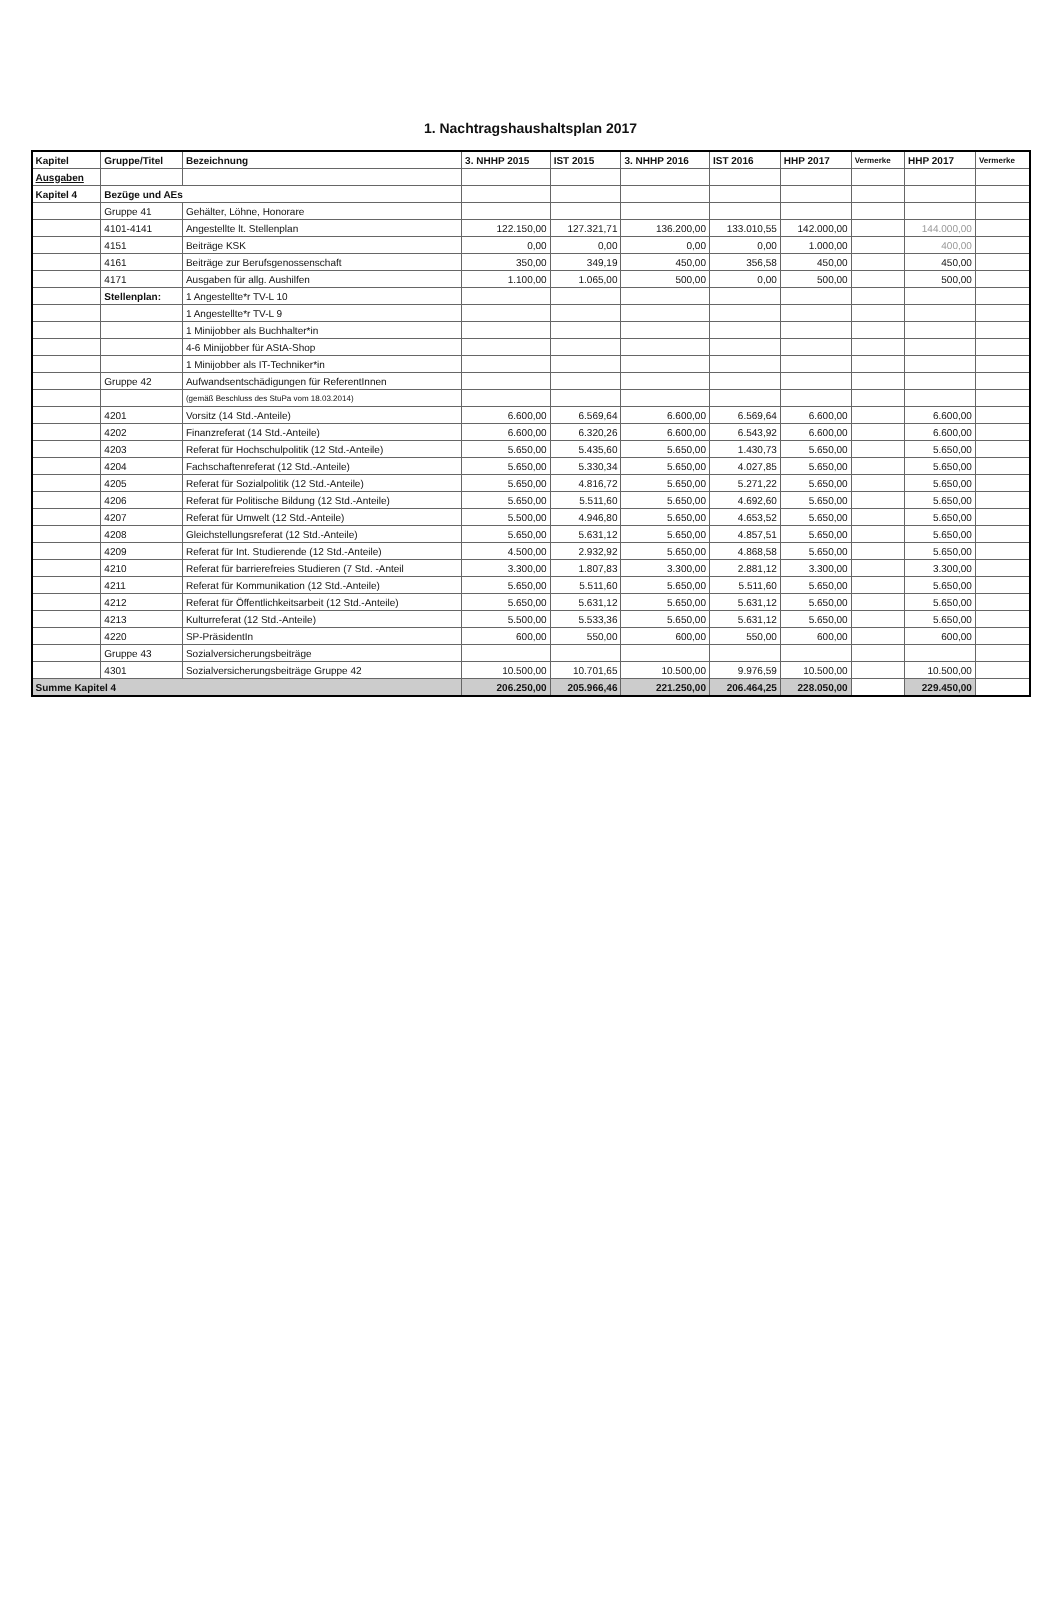1. Nachtragshaushaltsplan 2017
| Kapitel | Gruppe/Titel | Bezeichnung | 3. NHHP 2015 | IST 2015 | 3. NHHP 2016 | IST 2016 | HHP 2017 | Vermerke | HHP 2017 | Vermerke |
| --- | --- | --- | --- | --- | --- | --- | --- | --- | --- | --- |
| Ausgaben | | | | | | | | | | |
| Kapitel 4 | Bezüge und AEs | | | | | | | | | |
| | Gruppe 41 | Gehälter, Löhne, Honorare | | | | | | | | |
| | 4101-4141 | Angestellte lt. Stellenplan | 122.150,00 | 127.321,71 | 136.200,00 | 133.010,55 | 142.000,00 | | 144.000,00 | |
| | 4151 | Beiträge KSK | 0,00 | 0,00 | 0,00 | 0,00 | 1.000,00 | | 400,00 | |
| | 4161 | Beiträge zur Berufsgenossenschaft | 350,00 | 349,19 | 450,00 | 356,58 | 450,00 | | 450,00 | |
| | 4171 | Ausgaben für allg. Aushilfen | 1.100,00 | 1.065,00 | 500,00 | 0,00 | 500,00 | | 500,00 | |
| | Stellenplan: | 1 Angestellte*r TV-L 10 | | | | | | | | |
| | | 1 Angestellte*r TV-L 9 | | | | | | | | |
| | | 1 Minijobber als Buchhalter*in | | | | | | | | |
| | | 4-6 Minijobber für AStA-Shop | | | | | | | | |
| | | 1 Minijobber als IT-Techniker*in | | | | | | | | |
| | Gruppe 42 | Aufwandsentschädigungen für ReferentInnen | | | | | | | | |
| | | (gemäß Beschluss des StuPa vom 18.03.2014) | | | | | | | | |
| | 4201 | Vorsitz (14 Std.-Anteile) | 6.600,00 | 6.569,64 | 6.600,00 | 6.569,64 | 6.600,00 | | 6.600,00 | |
| | 4202 | Finanzreferat (14 Std.-Anteile) | 6.600,00 | 6.320,26 | 6.600,00 | 6.543,92 | 6.600,00 | | 6.600,00 | |
| | 4203 | Referat für Hochschulpolitik (12 Std.-Anteile) | 5.650,00 | 5.435,60 | 5.650,00 | 1.430,73 | 5.650,00 | | 5.650,00 | |
| | 4204 | Fachschaftenreferat (12 Std.-Anteile) | 5.650,00 | 5.330,34 | 5.650,00 | 4.027,85 | 5.650,00 | | 5.650,00 | |
| | 4205 | Referat für Sozialpolitik (12 Std.-Anteile) | 5.650,00 | 4.816,72 | 5.650,00 | 5.271,22 | 5.650,00 | | 5.650,00 | |
| | 4206 | Referat für Politische Bildung (12 Std.-Anteile) | 5.650,00 | 5.511,60 | 5.650,00 | 4.692,60 | 5.650,00 | | 5.650,00 | |
| | 4207 | Referat für Umwelt (12 Std.-Anteile) | 5.500,00 | 4.946,80 | 5.650,00 | 4.653,52 | 5.650,00 | | 5.650,00 | |
| | 4208 | Gleichstellungsreferat (12 Std.-Anteile) | 5.650,00 | 5.631,12 | 5.650,00 | 4.857,51 | 5.650,00 | | 5.650,00 | |
| | 4209 | Referat für Int. Studierende (12 Std.-Anteile) | 4.500,00 | 2.932,92 | 5.650,00 | 4.868,58 | 5.650,00 | | 5.650,00 | |
| | 4210 | Referat für barrierefreies Studieren (7 Std. -Anteil | 3.300,00 | 1.807,83 | 3.300,00 | 2.881,12 | 3.300,00 | | 3.300,00 | |
| | 4211 | Referat für Kommunikation (12 Std.-Anteile) | 5.650,00 | 5.511,60 | 5.650,00 | 5.511,60 | 5.650,00 | | 5.650,00 | |
| | 4212 | Referat für Öffentlichkeitsarbeit (12 Std.-Anteile) | 5.650,00 | 5.631,12 | 5.650,00 | 5.631,12 | 5.650,00 | | 5.650,00 | |
| | 4213 | Kulturreferat (12 Std.-Anteile) | 5.500,00 | 5.533,36 | 5.650,00 | 5.631,12 | 5.650,00 | | 5.650,00 | |
| | 4220 | SP-PräsidentIn | 600,00 | 550,00 | 600,00 | 550,00 | 600,00 | | 600,00 | |
| | Gruppe 43 | Sozialversicherungsbeiträge | | | | | | | | |
| | 4301 | Sozialversicherungsbeiträge Gruppe 42 | 10.500,00 | 10.701,65 | 10.500,00 | 9.976,59 | 10.500,00 | | 10.500,00 | |
| Summe Kapitel 4 | | | 206.250,00 | 205.966,46 | 221.250,00 | 206.464,25 | 228.050,00 | | 229.450,00 | |